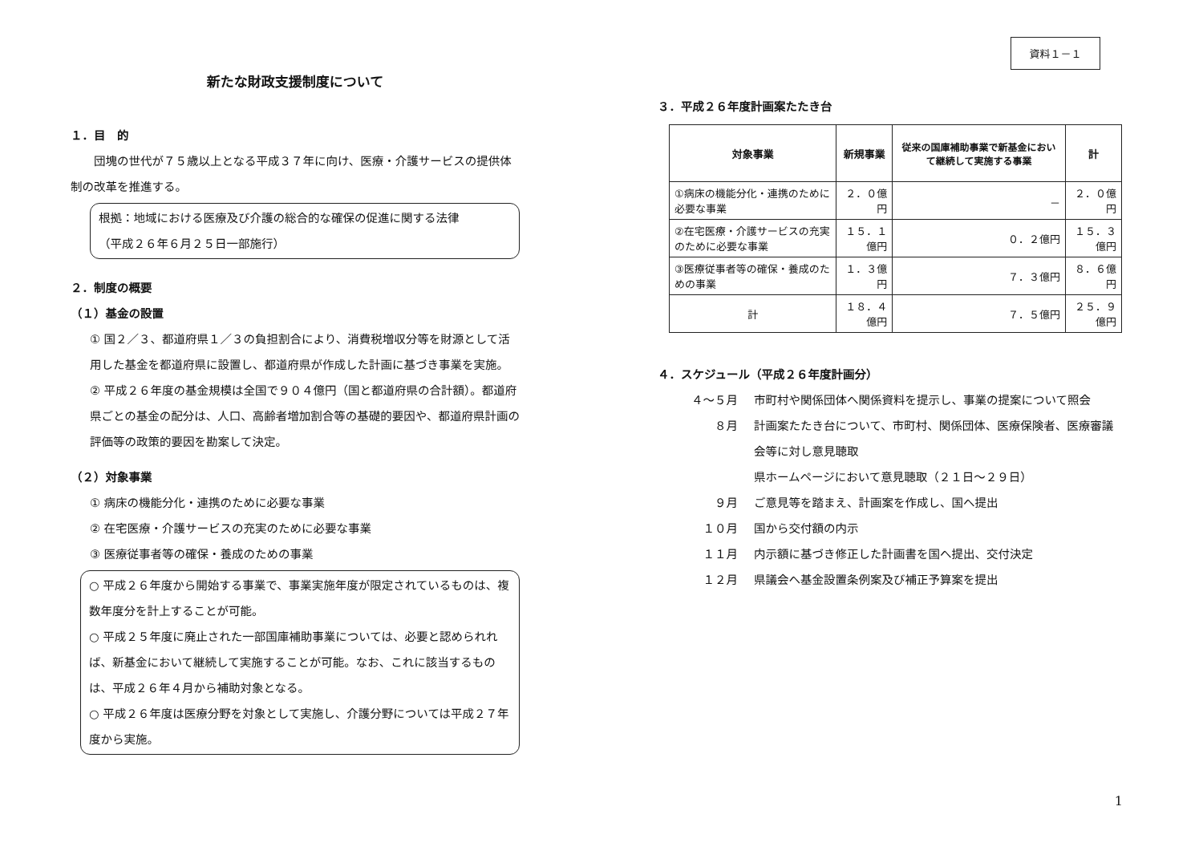新たな財政支援制度について
１．目　的
団塊の世代が７５歳以上となる平成３７年に向け、医療・介護サービスの提供体制の改革を推進する。
根拠：地域における医療及び介護の総合的な確保の促進に関する法律
（平成２６年６月２５日一部施行）
２．制度の概要
（１）基金の設置
① 国２／３、都道府県１／３の負担割合により、消費税増収分等を財源として活用した基金を都道府県に設置し、都道府県が作成した計画に基づき事業を実施。
② 平成２６年度の基金規模は全国で９０４億円（国と都道府県の合計額）。都道府県ごとの基金の配分は、人口、高齢者増加割合等の基礎的要因や、都道府県計画の評価等の政策的要因を勘案して決定。
（２）対象事業
① 病床の機能分化・連携のために必要な事業
② 在宅医療・介護サービスの充実のために必要な事業
③ 医療従事者等の確保・養成のための事業
○ 平成２６年度から開始する事業で、事業実施年度が限定されているものは、複数年度分を計上することが可能。
○ 平成２５年度に廃止された一部国庫補助事業については、必要と認められれば、新基金において継続して実施することが可能。なお、これに該当するものは、平成２６年４月から補助対象となる。
○ 平成２６年度は医療分野を対象として実施し、介護分野については平成２７年度から実施。
資料１－１
３．平成２６年度計画案たたき台
| 対象事業 | 新規事業 | 従来の国庫補助事業で新基金において継続して実施する事業 | 計 |
| --- | --- | --- | --- |
| ①病床の機能分化・連携のために必要な事業 | ２．０億円 | － | ２．０億円 |
| ②在宅医療・介護サービスの充実のために必要な事業 | １５．１億円 | ０．２億円 | １５．３億円 |
| ③医療従事者等の確保・養成のための事業 | １．３億円 | ７．３億円 | ８．６億円 |
| 計 | １８．４億円 | ７．５億円 | ２５．９億円 |
４．スケジュール（平成２６年度計画分）
４～５月 市町村や関係団体へ関係資料を提示し、事業の提案について照会
８月 計画案たたき台について、市町村、関係団体、医療保険者、医療審議会等に対し意見聴取
県ホームページにおいて意見聴取（２１日～２９日）
９月 ご意見等を踏まえ、計画案を作成し、国へ提出
１０月 国から交付額の内示
１１月 内示額に基づき修正した計画書を国へ提出、交付決定
１２月 県議会へ基金設置条例案及び補正予算案を提出
1